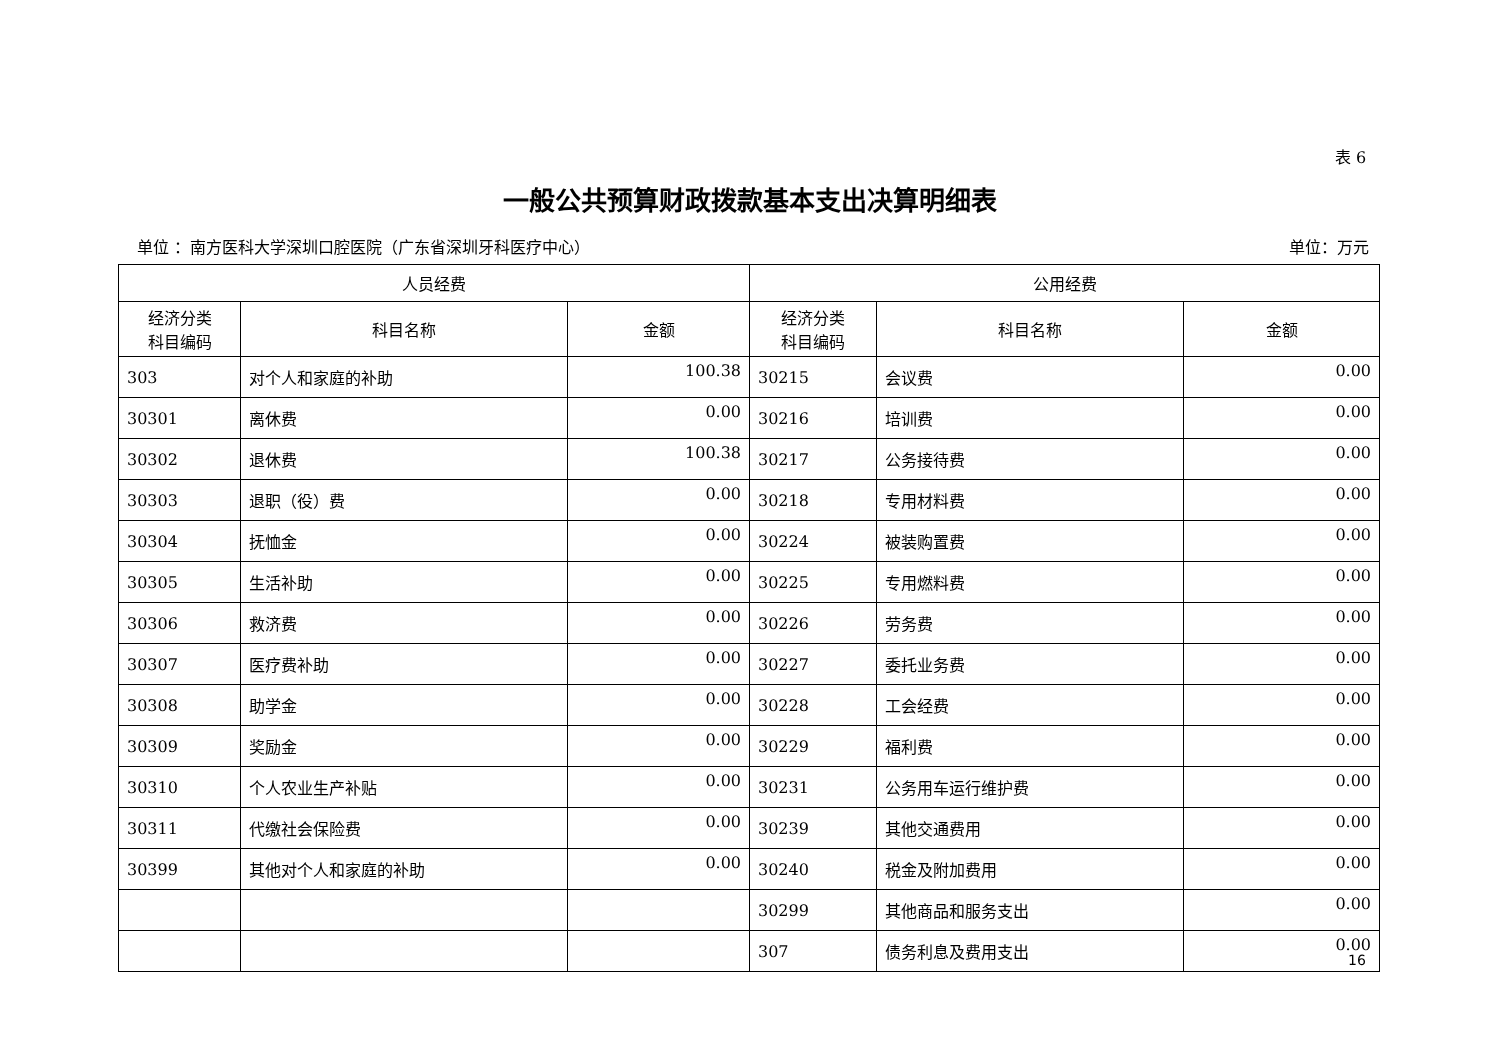表 6
一般公共预算财政拨款基本支出决算明细表
单位 ：南方医科大学深圳口腔医院（广东省深圳牙科医疗中心） 单位：万元
| 人员经费 | | | 公用经费 | | |
| --- | --- | --- | --- | --- | --- |
| 经济分类 科目编码 | 科目名称 | 金额 | 经济分类 科目编码 | 科目名称 | 金额 |
| 303 | 对个人和家庭的补助 | 100.38 | 30215 | 会议费 | 0.00 |
| 30301 | 离休费 | 0.00 | 30216 | 培训费 | 0.00 |
| 30302 | 退休费 | 100.38 | 30217 | 公务接待费 | 0.00 |
| 30303 | 退职（役）费 | 0.00 | 30218 | 专用材料费 | 0.00 |
| 30304 | 抚恤金 | 0.00 | 30224 | 被装购置费 | 0.00 |
| 30305 | 生活补助 | 0.00 | 30225 | 专用燃料费 | 0.00 |
| 30306 | 救济费 | 0.00 | 30226 | 劳务费 | 0.00 |
| 30307 | 医疗费补助 | 0.00 | 30227 | 委托业务费 | 0.00 |
| 30308 | 助学金 | 0.00 | 30228 | 工会经费 | 0.00 |
| 30309 | 奖励金 | 0.00 | 30229 | 福利费 | 0.00 |
| 30310 | 个人农业生产补贴 | 0.00 | 30231 | 公务用车运行维护费 | 0.00 |
| 30311 | 代缴社会保险费 | 0.00 | 30239 | 其他交通费用 | 0.00 |
| 30399 | 其他对个人和家庭的补助 | 0.00 | 30240 | 税金及附加费用 | 0.00 |
| | | | 30299 | 其他商品和服务支出 | 0.00 |
| | | | 307 | 债务利息及费用支出 | 0.00 |
16